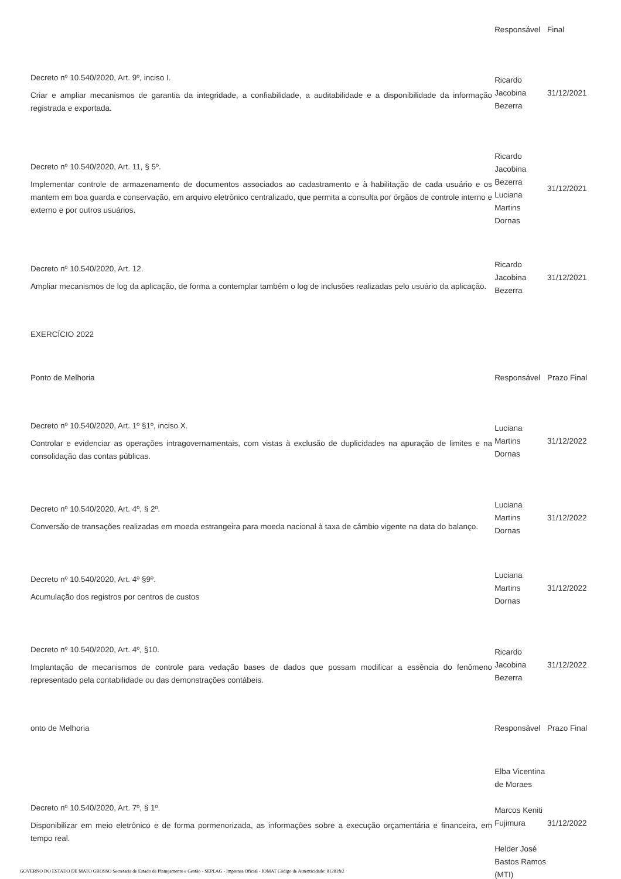| | Responsável | Final |
| Decreto nº 10.540/2020, Art. 9º, inciso I. Criar e ampliar mecanismos de garantia da integridade, a confiabilidade, a auditabilidade e a disponibilidade da informação registrada e exportada. | Ricardo Jacobina Bezerra | 31/12/2021 |
| Decreto nº 10.540/2020, Art. 11, § 5º. Implementar controle de armazenamento de documentos associados ao cadastramento e à habilitação de cada usuário e os mantem em boa guarda e conservação, em arquivo eletrônico centralizado, que permita a consulta por órgãos de controle interno e externo e por outros usuários. | Ricardo Jacobina Bezerra Luciana Martins Dornas | 31/12/2021 |
| Decreto nº 10.540/2020, Art. 12. Ampliar mecanismos de log da aplicação, de forma a contemplar também o log de inclusões realizadas pelo usuário da aplicação. | Ricardo Jacobina Bezerra | 31/12/2021 |
| EXERCÍCIO 2022 | | |
| Ponto de Melhoria | Responsável | Prazo Final |
| Decreto nº 10.540/2020, Art. 1º §1º, inciso X. Controlar e evidenciar as operações intragovernamentais, com vistas à exclusão de duplicidades na apuração de limites e na consolidação das contas públicas. | Luciana Martins Dornas | 31/12/2022 |
| Decreto nº 10.540/2020, Art. 4º, § 2º. Conversão de transações realizadas em moeda estrangeira para moeda nacional à taxa de câmbio vigente na data do balanço. | Luciana Martins Dornas | 31/12/2022 |
| Decreto nº 10.540/2020, Art. 4º §9º. Acumulação dos registros por centros de custos | Luciana Martins Dornas | 31/12/2022 |
| Decreto nº 10.540/2020, Art. 4º, §10. Implantação de mecanismos de controle para vedação bases de dados que possam modificar a essência do fenômeno representado pela contabilidade ou das demonstrações contábeis. | Ricardo Jacobina Bezerra | 31/12/2022 |
| onto de Melhoria | Responsável | Prazo Final |
| Decreto nº 10.540/2020, Art. 7º, § 1º. Disponibilizar em meio eletrônico e de forma pormenorizada, as informações sobre a execução orçamentária e financeira, em tempo real. | Elba Vicentina de Moraes Marcos Keniti Fujimura Helder José Bastos Ramos (MTI) | 31/12/2022 |
GOVERNO DO ESTADO DE MATO GROSSO Secretaria de Estado de Planejamento e Gestão - SEPLAG - Imprensa Oficial - IOMAT Código de Autenticidade: 81281fe2